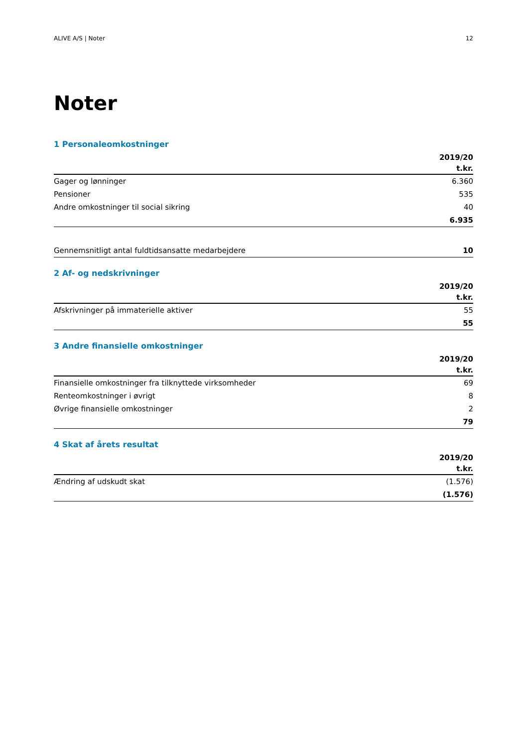ALIVE A/S | Noter 12
Noter
1 Personaleomkostninger
| | 2019/20 |
| --- | --- |
| | t.kr. |
| Gager og lønninger | 6.360 |
| Pensioner | 535 |
| Andre omkostninger til social sikring | 40 |
| | 6.935 |
| Gennemsnitligt antal fuldtidsansatte medarbejdere | 10 |
2 Af- og nedskrivninger
| | 2019/20 |
| --- | --- |
| | t.kr. |
| Afskrivninger på immaterielle aktiver | 55 |
| | 55 |
3 Andre finansielle omkostninger
| | 2019/20 |
| --- | --- |
| | t.kr. |
| Finansielle omkostninger fra tilknyttede virksomheder | 69 |
| Renteomkostninger i øvrigt | 8 |
| Øvrige finansielle omkostninger | 2 |
| | 79 |
4 Skat af årets resultat
| | 2019/20 |
| --- | --- |
| | t.kr. |
| Ændring af udskudt skat | (1.576) |
| | (1.576) |